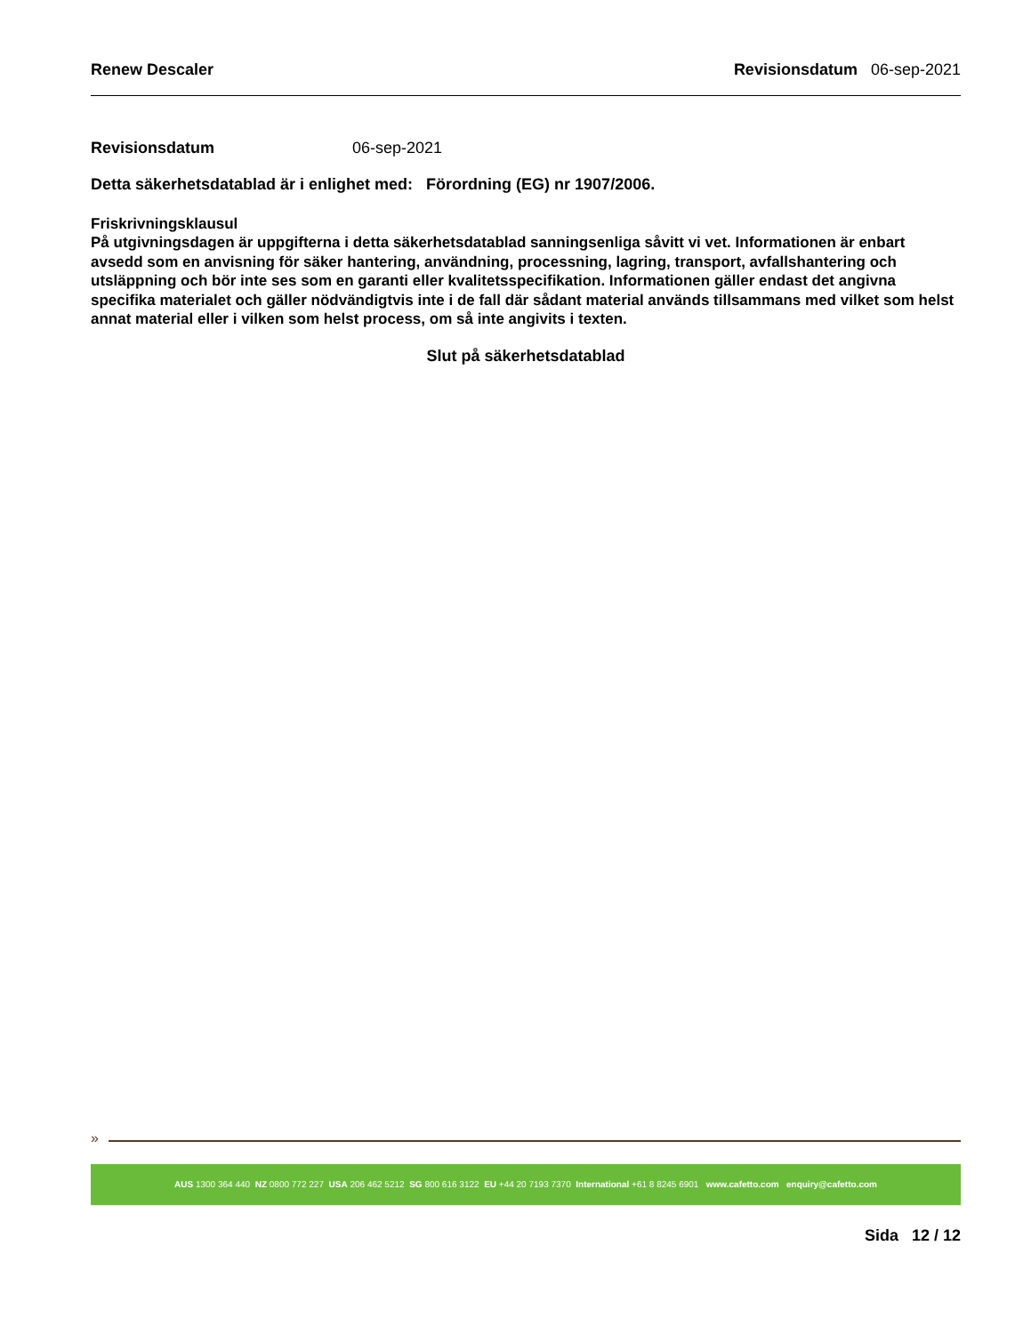Renew Descaler Revisionsdatum 06-sep-2021
Revisionsdatum 06-sep-2021
Detta säkerhetsdatablad är i enlighet med: Förordning (EG) nr 1907/2006.
Friskrivningsklausul
På utgivningsdagen är uppgifterna i detta säkerhetsdatablad sanningsenliga såvitt vi vet. Informationen är enbart avsedd som en anvisning för säker hantering, användning, processning, lagring, transport, avfallshantering och utsläppning och bör inte ses som en garanti eller kvalitetsspecifikation. Informationen gäller endast det angivna specifika materialet och gäller nödvändigtvis inte i de fall där sådant material används tillsammans med vilket som helst annat material eller i vilken som helst process, om så inte angivits i texten.
Slut på säkerhetsdatablad
»
AUS 1300 364 440 NZ 0800 772 227 USA 206 462 5212 SG 800 616 3122 EU +44 20 7193 7370 International +61 8 8245 6901 www.cafetto.com enquiry@cafetto.com
Sida 12 / 12